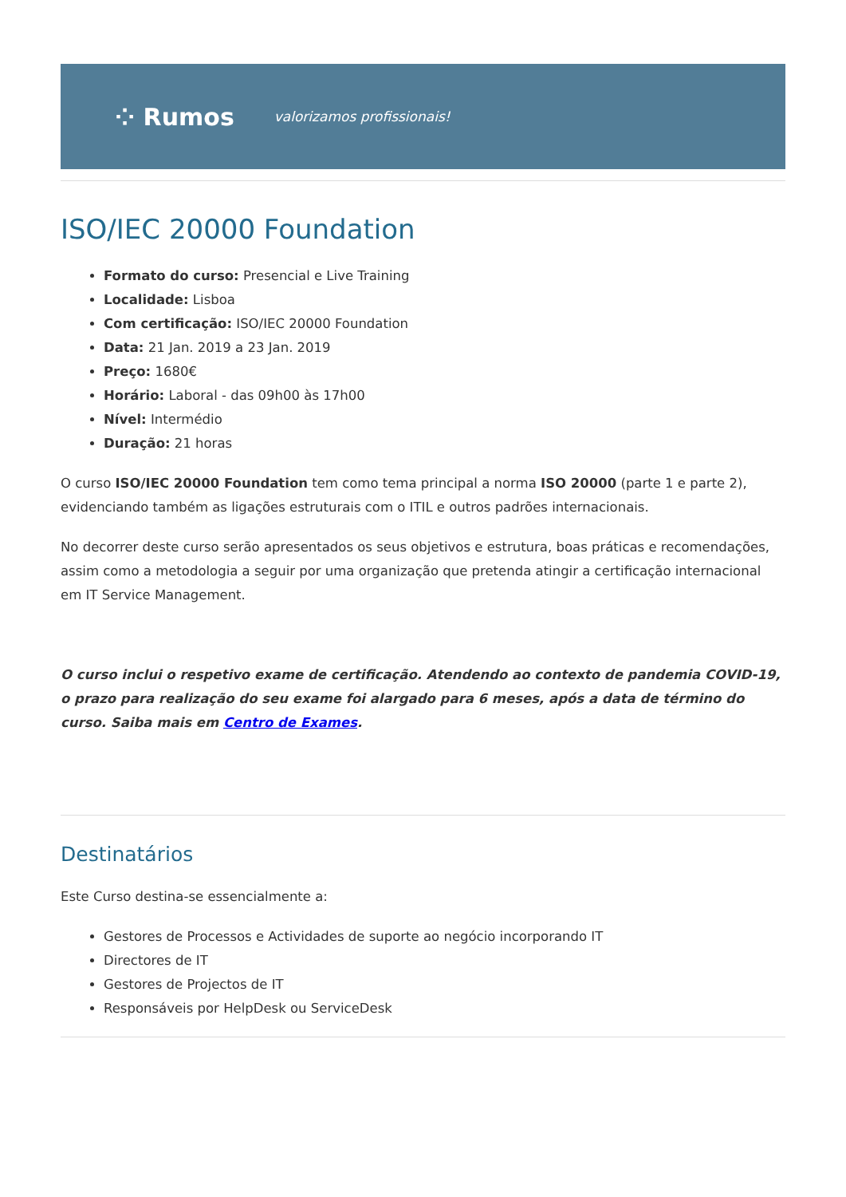⁘ Rumos valorizamos profissionais!
ISO/IEC 20000 Foundation
Formato do curso: Presencial e Live Training
Localidade: Lisboa
Com certificação: ISO/IEC 20000 Foundation
Data: 21 Jan. 2019 a 23 Jan. 2019
Preço: 1680€
Horário: Laboral - das 09h00 às 17h00
Nível: Intermédio
Duração: 21 horas
O curso ISO/IEC 20000 Foundation tem como tema principal a norma ISO 20000 (parte 1 e parte 2), evidenciando também as ligações estruturais com o ITIL e outros padrões internacionais.
No decorrer deste curso serão apresentados os seus objetivos e estrutura, boas práticas e recomendações, assim como a metodologia a seguir por uma organização que pretenda atingir a certificação internacional em IT Service Management.
O curso inclui o respetivo exame de certificação. Atendendo ao contexto de pandemia COVID-19, o prazo para realização do seu exame foi alargado para 6 meses, após a data de término do curso. Saiba mais em Centro de Exames.
Destinatários
Este Curso destina-se essencialmente a:
Gestores de Processos e Actividades de suporte ao negócio incorporando IT
Directores de IT
Gestores de Projectos de IT
Responsáveis por HelpDesk ou ServiceDesk